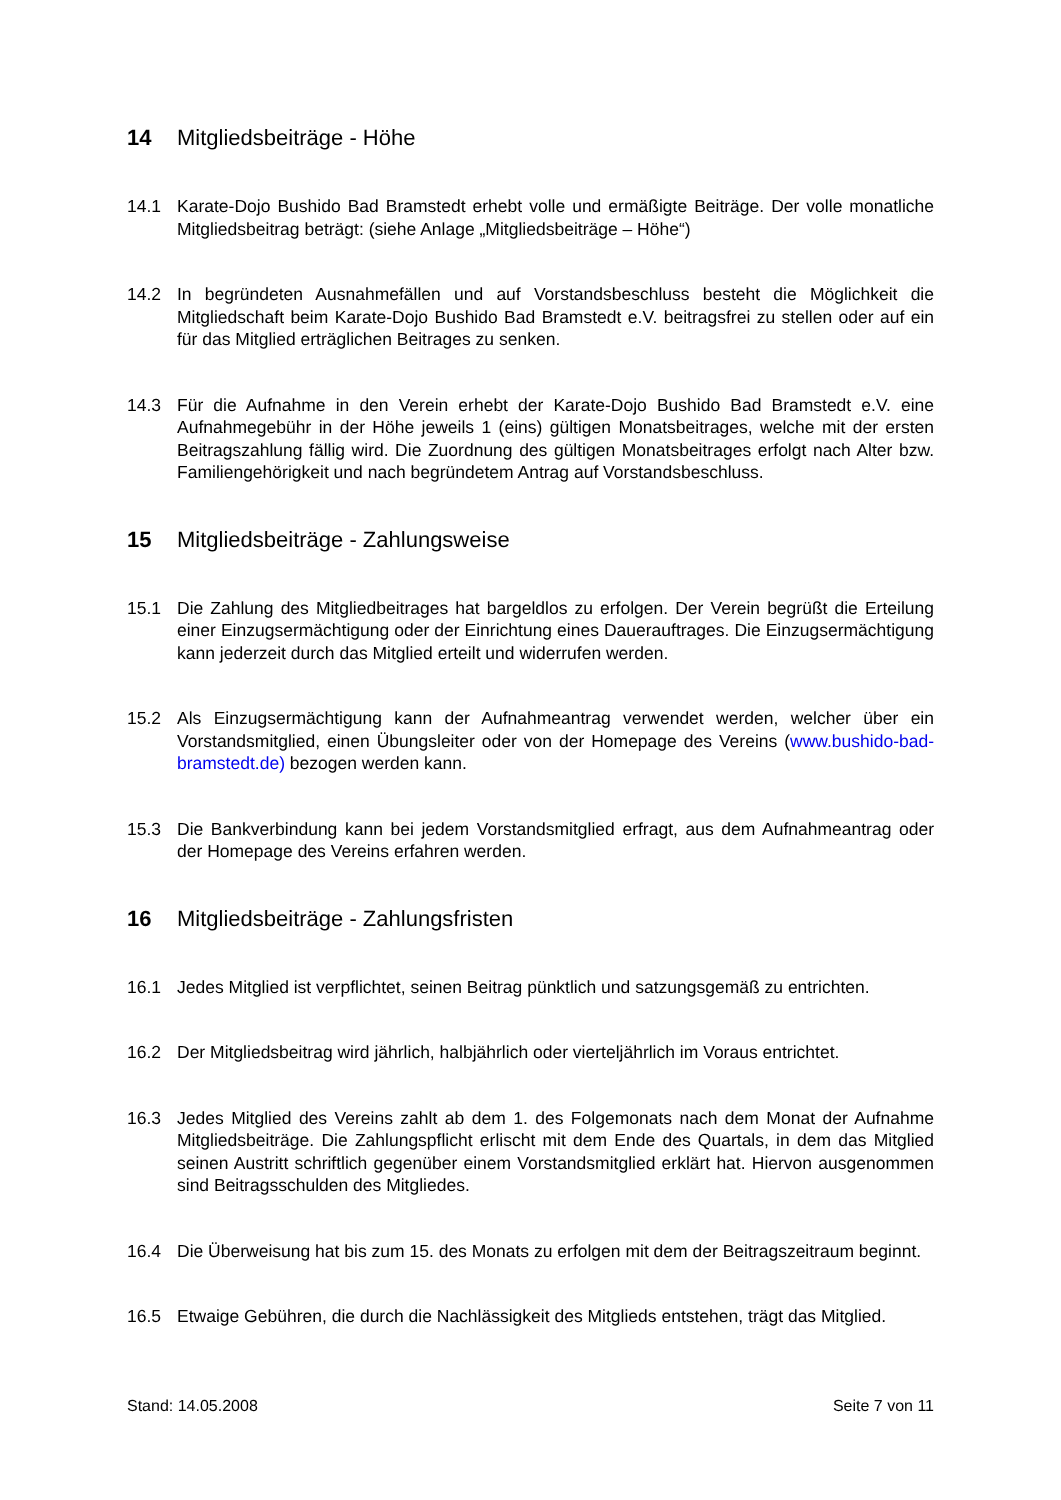14 Mitgliedsbeiträge - Höhe
14.1 Karate-Dojo Bushido Bad Bramstedt erhebt volle und ermäßigte Beiträge. Der volle monatliche Mitgliedsbeitrag beträgt: (siehe Anlage „Mitgliedsbeiträge – Höhe“)
14.2 In begründeten Ausnahmefällen und auf Vorstandsbeschluss besteht die Möglichkeit die Mitgliedschaft beim Karate-Dojo Bushido Bad Bramstedt e.V. beitragsfrei zu stellen oder auf ein für das Mitglied erträglichen Beitrages zu senken.
14.3 Für die Aufnahme in den Verein erhebt der Karate-Dojo Bushido Bad Bramstedt e.V. eine Aufnahmegebühr in der Höhe jeweils 1 (eins) gültigen Monatsbeitrages, welche mit der ersten Beitragszahlung fällig wird. Die Zuordnung des gültigen Monatsbeitrages erfolgt nach Alter bzw. Familiengehörigkeit und nach begründetem Antrag auf Vorstandsbeschluss.
15 Mitgliedsbeiträge - Zahlungsweise
15.1 Die Zahlung des Mitgliedbeitrages hat bargeldlos zu erfolgen. Der Verein begrüßt die Erteilung einer Einzugsermächtigung oder der Einrichtung eines Dauerauftrages. Die Einzugsermächtigung kann jederzeit durch das Mitglied erteilt und widerrufen werden.
15.2 Als Einzugsermächtigung kann der Aufnahmeantrag verwendet werden, welcher über ein Vorstandsmitglied, einen Übungsleiter oder von der Homepage des Vereins (www.bushido-bad-bramstedt.de) bezogen werden kann.
15.3 Die Bankverbindung kann bei jedem Vorstandsmitglied erfragt, aus dem Aufnahmeantrag oder der Homepage des Vereins erfahren werden.
16 Mitgliedsbeiträge - Zahlungsfristen
16.1 Jedes Mitglied ist verpflichtet, seinen Beitrag pünktlich und satzungsgemäß zu entrichten.
16.2 Der Mitgliedsbeitrag wird jährlich, halbjährlich oder vierteljährlich im Voraus entrichtet.
16.3 Jedes Mitglied des Vereins zahlt ab dem 1. des Folgemonats nach dem Monat der Aufnahme Mitgliedsbeiträge. Die Zahlungspflicht erlischt mit dem Ende des Quartals, in dem das Mitglied seinen Austritt schriftlich gegenüber einem Vorstandsmitglied erklärt hat. Hiervon ausgenommen sind Beitragsschulden des Mitgliedes.
16.4 Die Überweisung hat bis zum 15. des Monats zu erfolgen mit dem der Beitragszeitraum beginnt.
16.5 Etwaige Gebühren, die durch die Nachlässigkeit des Mitglieds entstehen, trägt das Mitglied.
Stand: 14.05.2008 Seite 7 von 11